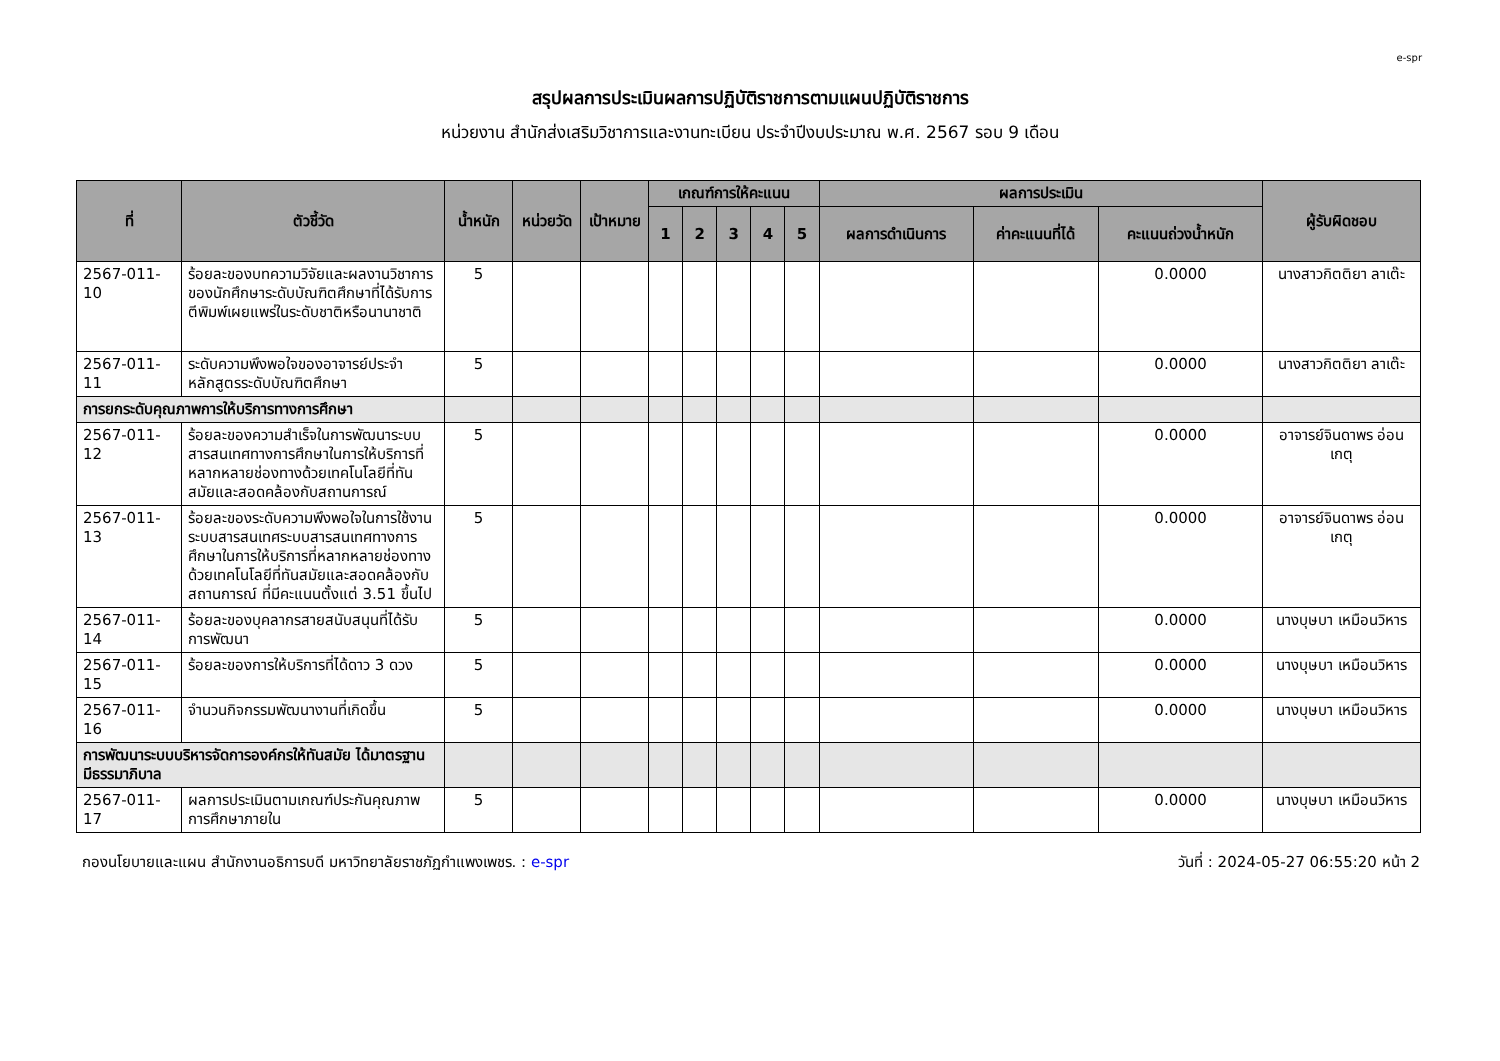e-spr
สรุปผลการประเมินผลการปฏิบัติราชการตามแผนปฏิบัติราชการ
หน่วยงาน สำนักส่งเสริมวิชาการและงานทะเบียน ประจำปีงบประมาณ พ.ศ. 2567 รอบ 9 เดือน
| ที่ | ตัวชี้วัด | น้ำหนัก | หน่วยวัด | เป้าหมาย | เกณฑ์การให้คะแนน | | | | | ผลการประเมิน | | | ผู้รับผิดชอบ |
| --- | --- | --- | --- | --- | --- | --- | --- | --- | --- | --- | --- | --- | --- |
| | | | | | 1 | 2 | 3 | 4 | 5 | ผลการดำเนินการ | ค่าคะแนนที่ได้ | คะแนนถ่วงน้ำหนัก | |
| 2567-011-10 | ร้อยละของบทความวิจัยและผลงานวิชาการของนักศึกษาระดับบัณฑิตศึกษาที่ได้รับการตีพิมพ์เผยแพร่ในระดับชาติหรือนานาชาติ | 5 | | | | | | | | | | 0.0000 | นางสาวกิตติยา ลาเต๊ะ |
| 2567-011-11 | ระดับความพึงพอใจของอาจารย์ประจำหลักสูตรระดับบัณฑิตศึกษา | 5 | | | | | | | | | | 0.0000 | นางสาวกิตติยา ลาเต๊ะ |
| การยกระดับคุณภาพการให้บริการทางการศึกษา | | | | | | | | | | | | | |
| 2567-011-12 | ร้อยละของความสำเร็จในการพัฒนาระบบสารสนเทศทางการศึกษาในการให้บริการที่หลากหลายช่องทางด้วยเทคโนโลยีที่ทันสมัยและสอดคล้องกับสถานการณ์ | 5 | | | | | | | | | | 0.0000 | อาจารย์จินดาพร อ่อนเกตุ |
| 2567-011-13 | ร้อยละของระดับความพึงพอใจในการใช้งานระบบสารสนเทศระบบสารสนเทศทางการศึกษาในการให้บริการที่หลากหลายช่องทางด้วยเทคโนโลยีที่ทันสมัยและสอดคล้องกับสถานการณ์ ที่มีคะแนนตั้งแต่ 3.51 ขึ้นไป | 5 | | | | | | | | | | 0.0000 | อาจารย์จินดาพร อ่อนเกตุ |
| 2567-011-14 | ร้อยละของบุคลากรสายสนับสนุนที่ได้รับการพัฒนา | 5 | | | | | | | | | | 0.0000 | นางบุษบา เหมือนวิหาร |
| 2567-011-15 | ร้อยละของการให้บริการที่ได้ดาว 3 ดวง | 5 | | | | | | | | | | 0.0000 | นางบุษบา เหมือนวิหาร |
| 2567-011-16 | จำนวนกิจกรรมพัฒนางานที่เกิดขึ้น | 5 | | | | | | | | | | 0.0000 | นางบุษบา เหมือนวิหาร |
| การพัฒนาระบบบริหารจัดการองค์กรให้ทันสมัย ได้มาตรฐาน มีธรรมาภิบาล | | | | | | | | | | | | | |
| 2567-011-17 | ผลการประเมินตามเกณฑ์ประกันคุณภาพการศึกษาภายใน | 5 | | | | | | | | | | 0.0000 | นางบุษบา เหมือนวิหาร |
กองนโยบายและแผน สำนักงานอธิการบดี มหาวิทยาลัยราชภัฏกำแพงเพชร. : e-spr วันที่ : 2024-05-27 06:55:20 หน้า 2